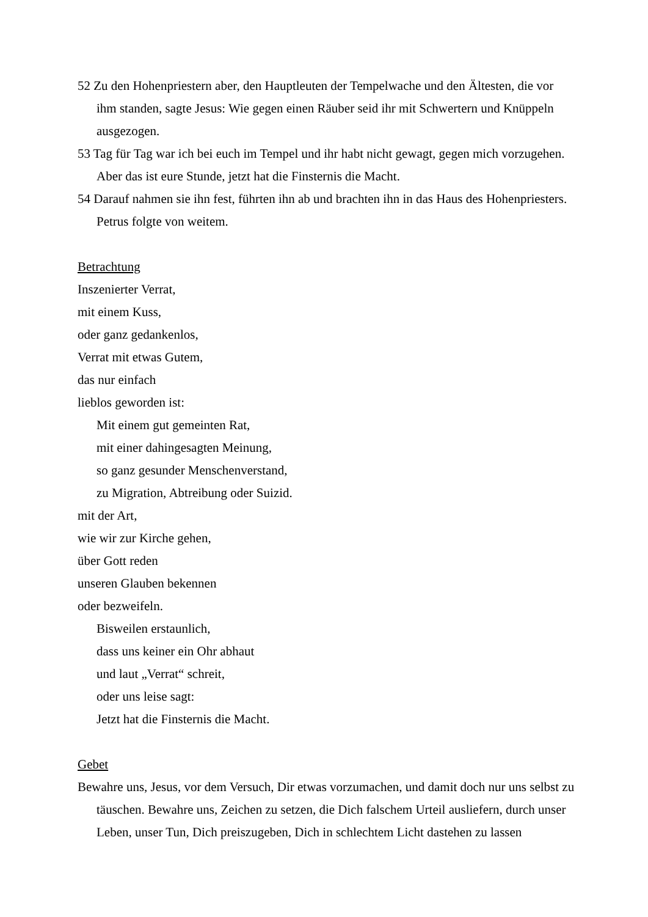52 Zu den Hohenpriestern aber, den Hauptleuten der Tempelwache und den Ältesten, die vor ihm standen, sagte Jesus: Wie gegen einen Räuber seid ihr mit Schwertern und Knüppeln ausgezogen.
53 Tag für Tag war ich bei euch im Tempel und ihr habt nicht gewagt, gegen mich vorzugehen. Aber das ist eure Stunde, jetzt hat die Finsternis die Macht.
54 Darauf nahmen sie ihn fest, führten ihn ab und brachten ihn in das Haus des Hohenpriesters. Petrus folgte von weitem.
Betrachtung
Inszenierter Verrat,
mit einem Kuss,
oder ganz gedankenlos,
Verrat mit etwas Gutem,
das nur einfach
lieblos geworden ist:
Mit einem gut gemeinten Rat,
mit einer dahingesagten Meinung,
so ganz gesunder Menschenverstand,
zu Migration, Abtreibung oder Suizid.
mit der Art,
wie wir zur Kirche gehen,
über Gott reden
unseren Glauben bekennen
oder bezweifeln.
Bisweilen erstaunlich,
dass uns keiner ein Ohr abhaut
und laut „Verrat“ schreit,
oder uns leise sagt:
Jetzt hat die Finsternis die Macht.
Gebet
Bewahre uns, Jesus, vor dem Versuch, Dir etwas vorzumachen, und damit doch nur uns selbst zu täuschen. Bewahre uns, Zeichen zu setzen, die Dich falschem Urteil ausliefern, durch unser Leben, unser Tun, Dich preiszugeben, Dich in schlechtem Licht dastehen zu lassen